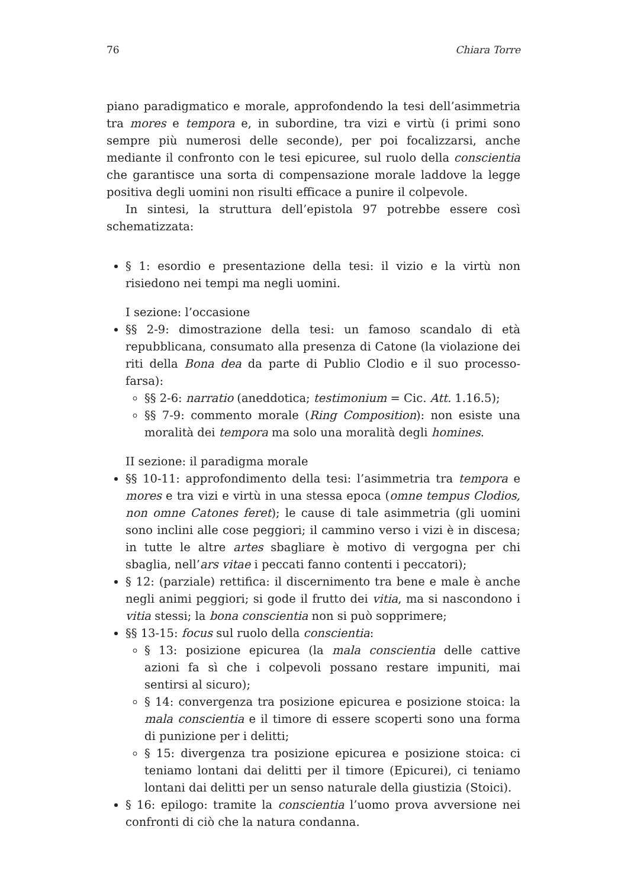76 Chiara Torre
piano paradigmatico e morale, approfondendo la tesi dell’asimmetria tra mores e tempora e, in subordine, tra vizi e virtù (i primi sono sempre più numerosi delle seconde), per poi focalizzarsi, anche mediante il confronto con le tesi epicuree, sul ruolo della conscientia che garantisce una sorta di compensazione morale laddove la legge positiva degli uomini non risulti efficace a punire il colpevole.
In sintesi, la struttura dell’epistola 97 potrebbe essere così schematizzata:
§ 1: esordio e presentazione della tesi: il vizio e la virtù non risiedono nei tempi ma negli uomini.
I sezione: l’occasione
§§ 2-9: dimostrazione della tesi: un famoso scandalo di età repubblicana, consumato alla presenza di Catone (la violazione dei riti della Bona dea da parte di Publio Clodio e il suo processo-farsa):
§§ 2-6: narratio (aneddotica; testimonium = Cic. Att. 1.16.5);
§§ 7-9: commento morale (Ring Composition): non esiste una moralità dei tempora ma solo una moralità degli homines.
II sezione: il paradigma morale
§§ 10-11: approfondimento della tesi: l’asimmetria tra tempora e mores e tra vizi e virtù in una stessa epoca (omne tempus Clodios, non omne Catones feret); le cause di tale asimmetria (gli uomini sono inclini alle cose peggiori; il cammino verso i vizi è in discesa; in tutte le altre artes sbagliare è motivo di vergogna per chi sbaglia, nell’ars vitae i peccati fanno contenti i peccatori);
§ 12: (parziale) rettifica: il discernimento tra bene e male è anche negli animi peggiori; si gode il frutto dei vitia, ma si nascondono i vitia stessi; la bona conscientia non si può sopprimere;
§§ 13-15: focus sul ruolo della conscientia:
§ 13: posizione epicurea (la mala conscientia delle cattive azioni fa sì che i colpevoli possano restare impuniti, mai sentirsi al sicuro);
§ 14: convergenza tra posizione epicurea e posizione stoica: la mala conscientia e il timore di essere scoperti sono una forma di punizione per i delitti;
§ 15: divergenza tra posizione epicurea e posizione stoica: ci teniamo lontani dai delitti per il timore (Epicurei), ci teniamo lontani dai delitti per un senso naturale della giustizia (Stoici).
§ 16: epilogo: tramite la conscientia l’uomo prova avversione nei confronti di ciò che la natura condanna.